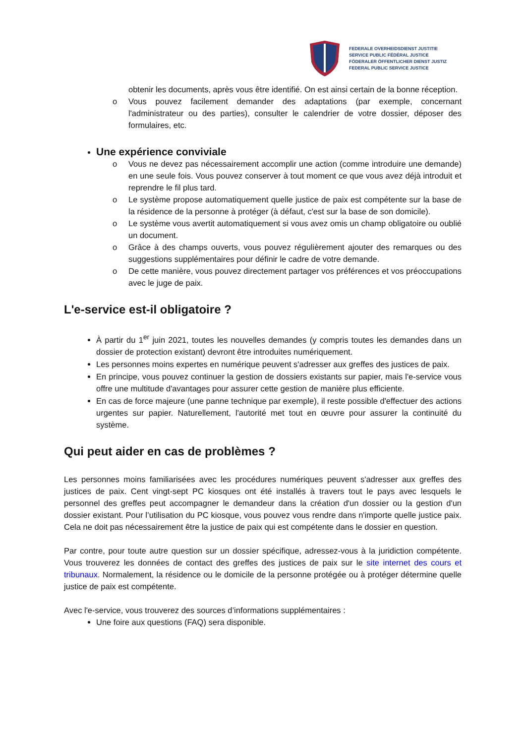FEDERALE OVERHEIDSDIENST JUSTITIE
SERVICE PUBLIC FÉDÉRAL JUSTICE
FÖDERALER ÖFFENTLICHER DIENST JUSTIZ
FEDERAL PUBLIC SERVICE JUSTICE
obtenir les documents, après vous être identifié. On est ainsi certain de la bonne réception.
o Vous pouvez facilement demander des adaptations (par exemple, concernant l'administrateur ou des parties), consulter le calendrier de votre dossier, déposer des formulaires, etc.
Une expérience conviviale
o Vous ne devez pas nécessairement accomplir une action (comme introduire une demande) en une seule fois. Vous pouvez conserver à tout moment ce que vous avez déjà introduit et reprendre le fil plus tard.
o Le système propose automatiquement quelle justice de paix est compétente sur la base de la résidence de la personne à protéger (à défaut, c'est sur la base de son domicile).
o Le système vous avertit automatiquement si vous avez omis un champ obligatoire ou oublié un document.
o Grâce à des champs ouverts, vous pouvez régulièrement ajouter des remarques ou des suggestions supplémentaires pour définir le cadre de votre demande.
o De cette manière, vous pouvez directement partager vos préférences et vos préoccupations avec le juge de paix.
L'e-service est-il obligatoire ?
À partir du 1<sup>er</sup> juin 2021, toutes les nouvelles demandes (y compris toutes les demandes dans un dossier de protection existant) devront être introduites numériquement.
Les personnes moins expertes en numérique peuvent s'adresser aux greffes des justices de paix.
En principe, vous pouvez continuer la gestion de dossiers existants sur papier, mais l'e-service vous offre une multitude d'avantages pour assurer cette gestion de manière plus efficiente.
En cas de force majeure (une panne technique par exemple), il reste possible d'effectuer des actions urgentes sur papier. Naturellement, l'autorité met tout en œuvre pour assurer la continuité du système.
Qui peut aider en cas de problèmes ?
Les personnes moins familiarisées avec les procédures numériques peuvent s'adresser aux greffes des justices de paix. Cent vingt-sept PC kiosques ont été installés à travers tout le pays avec lesquels le personnel des greffes peut accompagner le demandeur dans la création d'un dossier ou la gestion d'un dossier existant. Pour l’utilisation du PC kiosque, vous pouvez vous rendre dans n'importe quelle justice paix. Cela ne doit pas nécessairement être la justice de paix qui est compétente dans le dossier en question.
Par contre, pour toute autre question sur un dossier spécifique, adressez-vous à la juridiction compétente. Vous trouverez les données de contact des greffes des justices de paix sur le site internet des cours et tribunaux. Normalement, la résidence ou le domicile de la personne protégée ou à protéger détermine quelle justice de paix est compétente.
Avec l'e-service, vous trouverez des sources d’informations supplémentaires :
Une foire aux questions (FAQ) sera disponible.